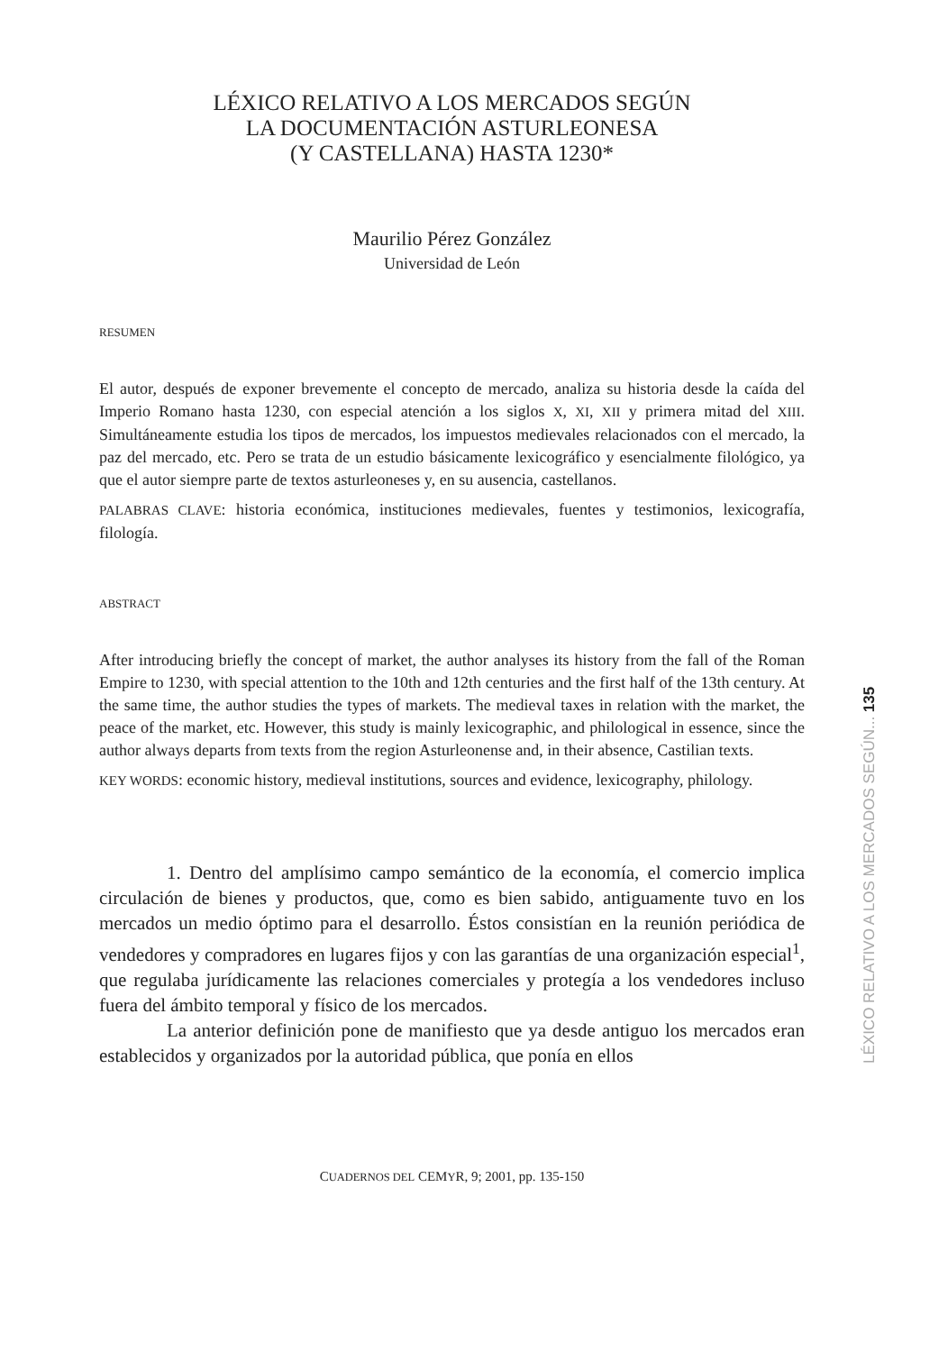LÉXICO RELATIVO A LOS MERCADOS SEGÚN
LA DOCUMENTACIÓN ASTURLEONESA
(Y CASTELLANA) HASTA 1230*
Maurilio Pérez González
Universidad de León
RESUMEN
El autor, después de exponer brevemente el concepto de mercado, analiza su historia desde la caída del Imperio Romano hasta 1230, con especial atención a los siglos X, XI, XII y primera mitad del XIII. Simultáneamente estudia los tipos de mercados, los impuestos medievales relacionados con el mercado, la paz del mercado, etc. Pero se trata de un estudio básicamente lexicográfico y esencialmente filológico, ya que el autor siempre parte de textos asturleoneses y, en su ausencia, castellanos.
PALABRAS CLAVE: historia económica, instituciones medievales, fuentes y testimonios, lexicografía, filología.
ABSTRACT
After introducing briefly the concept of market, the author analyses its history from the fall of the Roman Empire to 1230, with special attention to the 10th and 12th centuries and the first half of the 13th century. At the same time, the author studies the types of markets. The medieval taxes in relation with the market, the peace of the market, etc. However, this study is mainly lexicographic, and philological in essence, since the author always departs from texts from the region Asturleonense and, in their absence, Castilian texts.
KEY WORDS: economic history, medieval institutions, sources and evidence, lexicography, philology.
1. Dentro del amplísimo campo semántico de la economía, el comercio implica circulación de bienes y productos, que, como es bien sabido, antiguamente tuvo en los mercados un medio óptimo para el desarrollo. Éstos consistían en la reunión periódica de vendedores y compradores en lugares fijos y con las garantías de una organización especial<sup>1</sup>, que regulaba jurídicamente las relaciones comerciales y protegía a los vendedores incluso fuera del ámbito temporal y físico de los mercados.
La anterior definición pone de manifiesto que ya desde antiguo los mercados eran establecidos y organizados por la autoridad pública, que ponía en ellos
CUADERNOS DEL CEMYR, 9; 2001, pp. 135-150
LÉXICO RELATIVO A LOS MERCADOS SEGÚN... 135